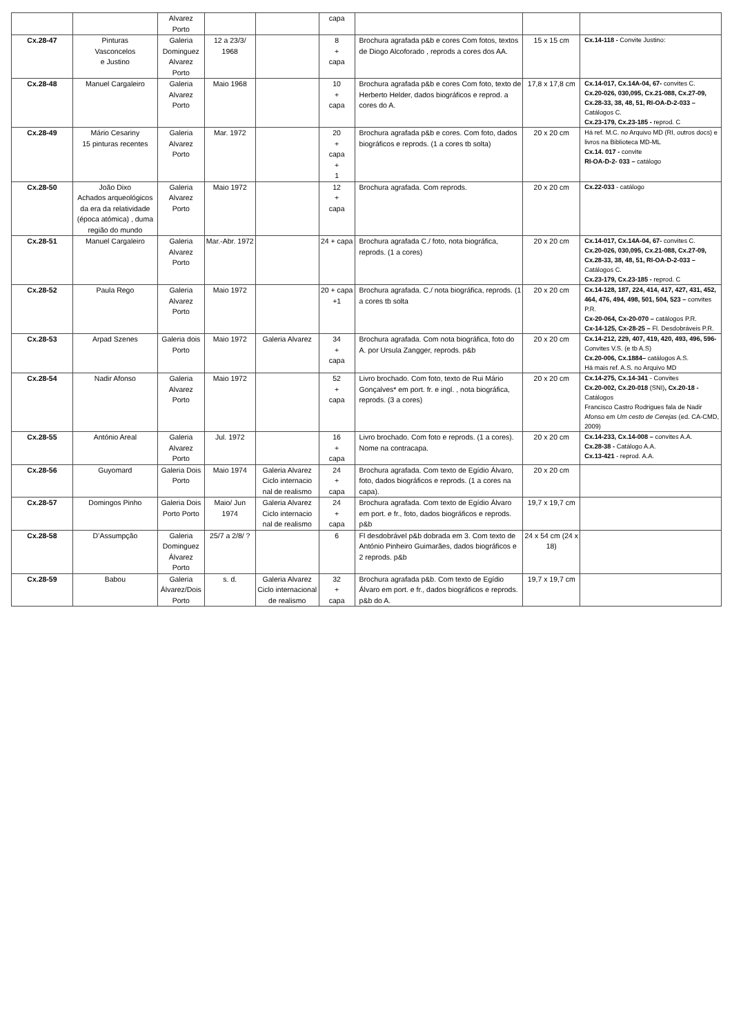| | | Alvarez Porto | | | capa | | | |
| Cx.28-47 | Pinturas Vasconcelos e Justino | Galeria Dominguez Alvarez Porto | 12 a 23/3/ 1968 | | 8 + capa | Brochura agrafada p&b e cores Com fotos, textos de Diogo Alcoforado , reprods a cores dos AA. | 15 x 15 cm | Cx.14-118 - Convite Justino: |
| Cx.28-48 | Manuel Cargaleiro | Galeria Alvarez Porto | Maio 1968 | | 10 + capa | Brochura agrafada p&b e cores Com foto, texto de Herberto Helder, dados biográficos e reprod. a cores do A. | 17,8 x 17,8 cm | Cx.14-017, Cx.14A-04, 67- convites C. Cx.20-026, 030,095, Cx.21-088, Cx.27-09, Cx.28-33, 38, 48, 51, RI-OA-D-2-033 – Catálogos C. Cx.23-179, Cx.23-185 - reprod. C |
| Cx.28-49 | Mário Cesariny 15 pinturas recentes | Galeria Alvarez Porto | Mar. 1972 | | 20 + capa + 1 | Brochura agrafada p&b e cores. Com foto, dados biográficos e reprods. (1 a cores tb solta) | 20 x 20 cm | Há ref. M.C. no Arquivo MD (RI, outros docs) e livros na Biblioteca MD-ML Cx.14. 017 - convite RI-OA-D-2- 033 – catálogo |
| Cx.28-50 | João Dixo Achados arqueológicos da era da relatividade (época atómica) , duma região do mundo | Galeria Alvarez Porto | Maio 1972 | | 12 + capa | Brochura agrafada. Com reprods. | 20 x 20 cm | Cx.22-033 - catálogo |
| Cx.28-51 | Manuel Cargaleiro | Galeria Alvarez Porto | Mar.-Abr. 1972 | | 24 + capa | Brochura agrafada C./ foto, nota biográfica, reprods. (1 a cores) | 20 x 20 cm | Cx.14-017, Cx.14A-04, 67- convites C. Cx.20-026, 030,095, Cx.21-088, Cx.27-09, Cx.28-33, 38, 48, 51, RI-OA-D-2-033 – Catálogos C. Cx.23-179, Cx.23-185 - reprod. C |
| Cx.28-52 | Paula Rego | Galeria Alvarez Porto | Maio 1972 | | 20 + capa +1 | Brochura agrafada. C./ nota biográfica, reprods. (1 a cores tb solta | 20 x 20 cm | Cx.14-128, 187, 224, 414, 417, 427, 431, 452, 464, 476, 494, 498, 501, 504, 523 – convites P.R. Cx-20-064, Cx-20-070 – catálogos P.R. Cx-14-125, Cx-28-25 – Fl. Desdobráveis P.R. |
| Cx.28-53 | Arpad Szenes | Galeria dois Porto | Maio 1972 | Galeria Alvarez | 34 + capa | Brochura agrafada. Com nota biográfica, foto do A. por Ursula Zangger, reprods. p&b | 20 x 20 cm | Cx.14-212, 229, 407, 419, 420, 493, 496, 596- Convites V.S. (e tb A.S) Cx.20-006, Cx.1884– catálogos A.S. Há mais ref. A.S. no Arquivo MD |
| Cx.28-54 | Nadir Afonso | Galeria Alvarez Porto | Maio 1972 | | 52 + capa | Livro brochado. Com foto, texto de Rui Mário Gonçalves* em port. fr. e ingl. , nota biográfica, reprods. (3 a cores) | 20 x 20 cm | Cx.14-275, Cx.14-341 - Convites Cx.20-002, Cx.20-018 (SNI) , Cx.20-18 - Catálogos Francisco Castro Rodrigues fala de Nadir Afonso em Um cesto de Cerejas (ed. CA-CMD, 2009) |
| Cx.28-55 | António Areal | Galeria Alvarez Porto | Jul. 1972 | | 16 + capa | Livro brochado. Com foto e reprods. (1 a cores). Nome na contracapa. | 20 x 20 cm | Cx.14-233, Cx.14-008 – convites A.A. Cx.28-38 - Catálogo A.A. Cx.13-421 - reprod. A.A. |
| Cx.28-56 | Guyomard | Galeria Dois Porto | Maio 1974 | Galeria Alvarez Ciclo internacio nal de realismo | 24 + capa | Brochura agrafada. Com texto de Egídio Álvaro, foto, dados biográficos e reprods. (1 a cores na capa). | 20 x 20 cm | |
| Cx.28-57 | Domingos Pinho | Galeria Dois Porto Porto | Maio/ Jun 1974 | Galeria Alvarez Ciclo internacio nal de realismo | 24 + capa | Brochura agrafada. Com texto de Egídio Álvaro em port. e fr., foto, dados biográficos e reprods. p&b | 19,7 x 19,7 cm | |
| Cx.28-58 | D’Assumpção | Galeria Dominguez Álvarez Porto | 25/7 a 2/8/ ? | | 6 | Fl desdobrável p&b dobrada em 3. Com texto de António Pinheiro Guimarães, dados biográficos e 2 reprods. p&b | 24 x 54 cm (24 x 18) | |
| Cx.28-59 | Babou | Galeria Álvarez/Dois Porto | s. d. | Galeria Alvarez Ciclo internacional de realismo | 32 + capa | Brochura agrafada p&b. Com texto de Egídio Álvaro em port. e fr., dados biográficos e reprods. p&b do A. | 19,7 x 19,7 cm | |